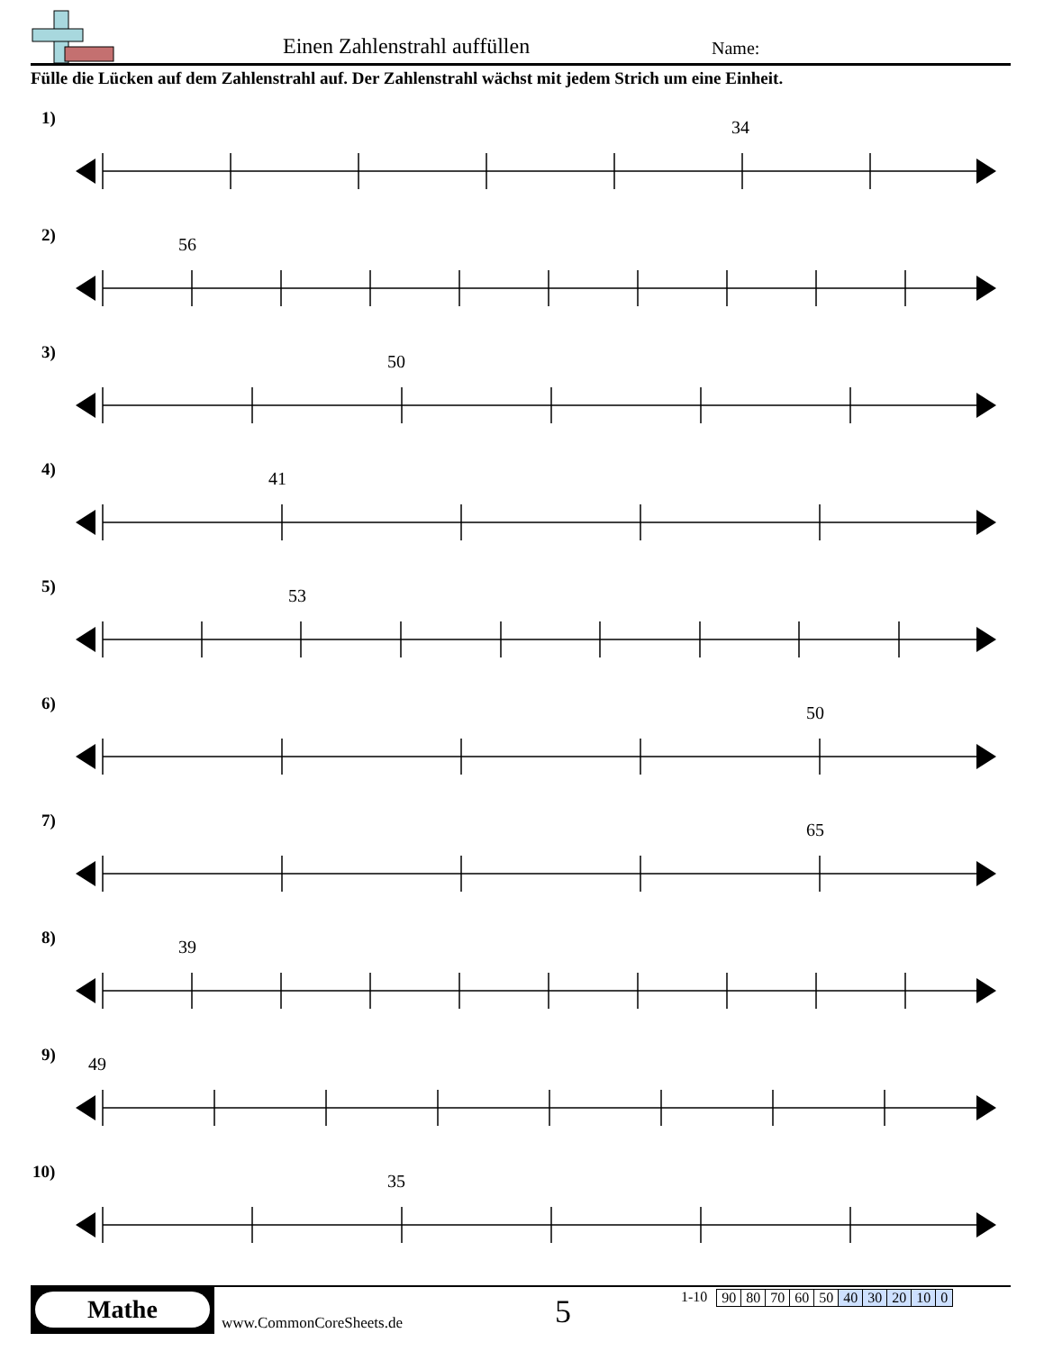Einen Zahlenstrahl auffüllen Name:
Fülle die Lücken auf dem Zahlenstrahl auf. Der Zahlenstrahl wächst mit jedem Strich um eine Einheit.
1)
34
2)
56
3)
50
4)
41
5)
53
6)
50
7)
65
8)
39
9)
49
10)
35
Mathe
www.CommonCoreSheets.de 5
1-10
| 90 | 80 | 70 | 60 | 50 | 40 | 30 | 20 | 10 | 0 |